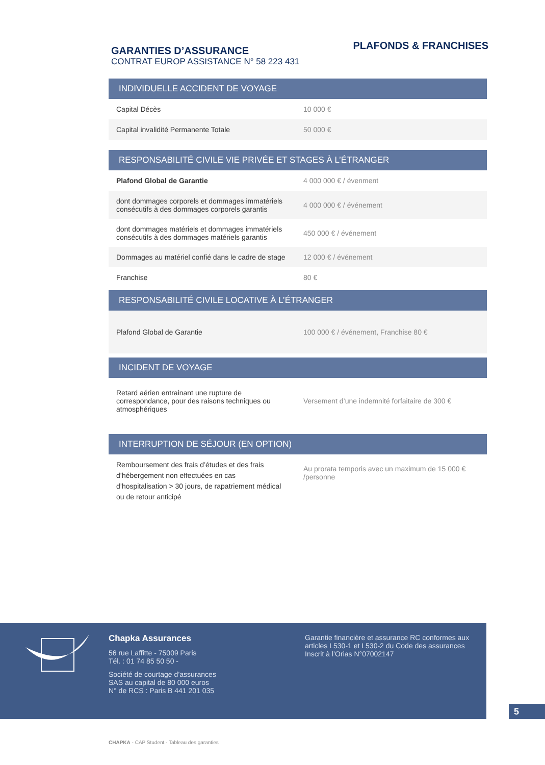GARANTIES D’ASSURANCE
CONTRAT EUROP ASSISTANCE N° 58 223 431
PLAFONDS & FRANCHISES
| INDIVIDUELLE ACCIDENT DE VOYAGE | |
| --- | --- |
| Capital Décès | 10 000 € |
| Capital invalidité Permanente Totale | 50 000 € |
| RESPONSABILITÉ CIVILE VIE PRIVÉE ET STAGES À L’ÉTRANGER | |
| --- | --- |
| Plafond Global de Garantie | 4 000 000 € / évenment |
| dont dommages corporels et dommages immatériels consécutifs à des dommages corporels garantis | 4 000 000 € / événement |
| dont dommages matériels et dommages immatériels consécutifs à des dommages matériels garantis | 450 000 € / événement |
| Dommages au matériel confié dans le cadre de stage | 12 000 € / événement |
| Franchise | 80 € |
| RESPONSABILITÉ CIVILE LOCATIVE À L’ÉTRANGER | |
| --- | --- |
| Plafond Global de Garantie | 100 000 € / événement, Franchise 80 € |
| INCIDENT DE VOYAGE | |
| --- | --- |
| Retard aérien entrainant une rupture de correspondance, pour des raisons techniques ou atmosphériques | Versement d’une indemnité forfaitaire de 300 € |
| INTERRUPTION DE SÉJOUR (EN OPTION) | |
| --- | --- |
| Remboursement des frais d’études et des frais d’hébergement non effectuées en cas d’hospitalisation > 30 jours, de rapatriement médical ou de retour anticipé | Au prorata temporis avec un maximum de 15 000 € /personne |
Chapka Assurances
56 rue Laffitte - 75009 Paris
Tél. : 01 74 85 50 50 -
Société de courtage d’assurances
SAS au capital de 80 000 euros
N° de RCS : Paris B 441 201 035
Garantie financière et assurance RC conformes aux articles L530-1 et L530-2 du Code des assurances
Inscrit à l’Orias N°07002147
5
CHAPKA - CAP Student - Tableau des garanties